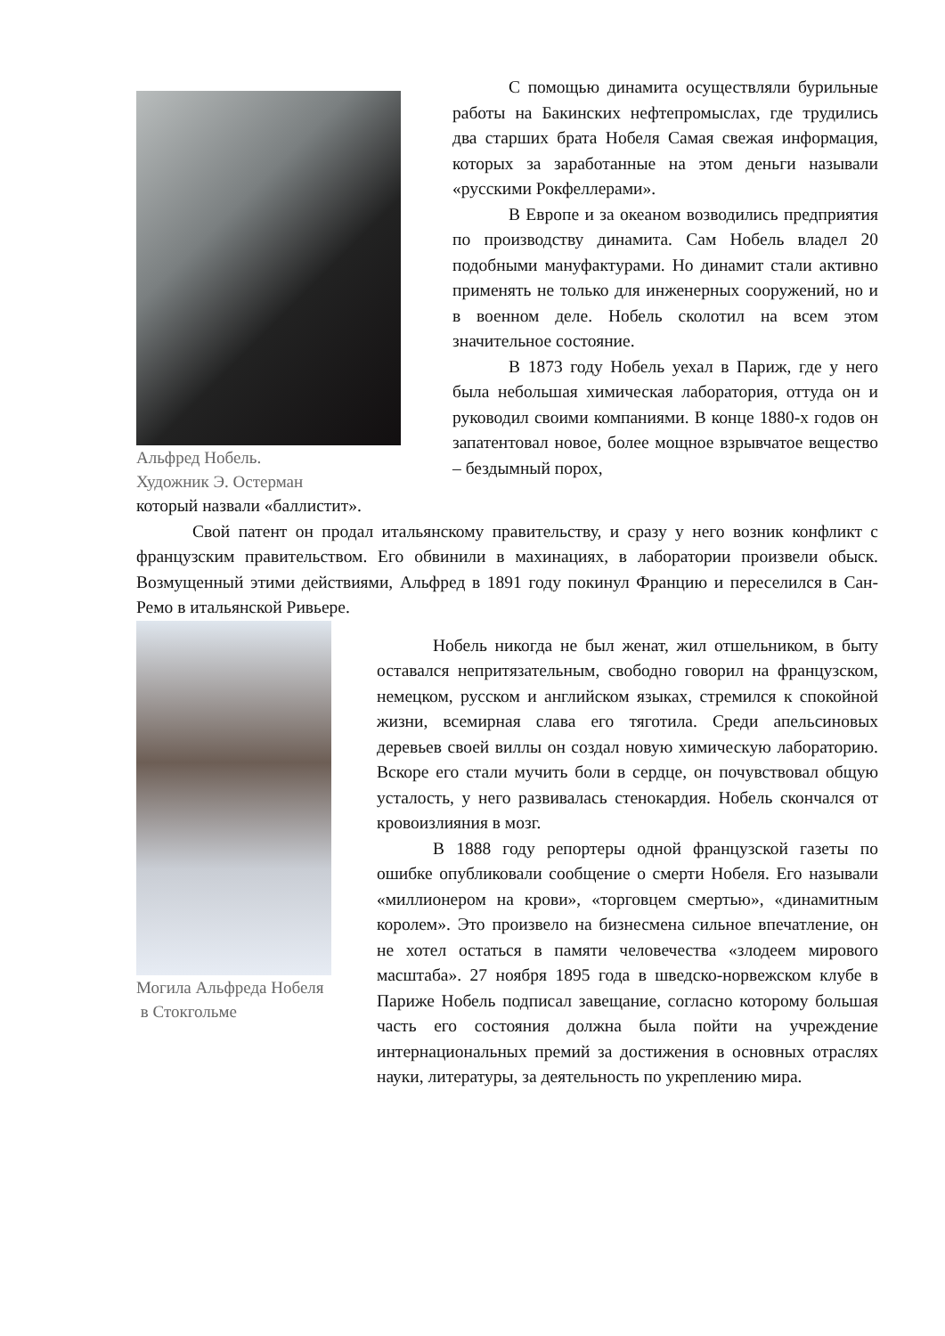Альфред Нобель.
Художник Э. Остерман
С помощью динамита осуществляли бурильные работы на Бакинских нефтепромыслах, где трудились два старших брата Нобеля Самая свежая информация, которых за заработанные на этом деньги называли «русскими Рокфеллерами».
В Европе и за океаном возводились предприятия по производству динамита. Сам Нобель владел 20 подобными мануфактурами. Но динамит стали активно применять не только для инженерных сооружений, но и в военном деле. Нобель сколотил на всем этом значительное состояние.
В 1873 году Нобель уехал в Париж, где у него была небольшая химическая лаборатория, оттуда он и руководил своими компаниями. В конце 1880-х годов он запатентовал новое, более мощное взрывчатое вещество – бездымный порох,
который назвали «баллистит».
Свой патент он продал итальянскому правительству, и сразу у него возник конфликт с французским правительством. Его обвинили в махинациях, в лаборатории произвели обыск. Возмущенный этими действиями, Альфред в 1891 году покинул Францию и переселился в Сан-Ремо в итальянской Ривьере.
Могила Альфреда Нобеля
в Стокгольме
Нобель никогда не был женат, жил отшельником, в быту оставался непритязательным, свободно говорил на французском, немецком, русском и английском языках, стремился к спокойной жизни, всемирная слава его тяготила. Среди апельсиновых деревьев своей виллы он создал новую химическую лабораторию. Вскоре его стали мучить боли в сердце, он почувствовал общую усталость, у него развивалась стенокардия. Нобель скончался от кровоизлияния в мозг.
В 1888 году репортеры одной французской газеты по ошибке опубликовали сообщение о смерти Нобеля. Его называли «миллионером на крови», «торговцем смертью», «динамитным королем». Это произвело на бизнесмена сильное впечатление, он не хотел остаться в памяти человечества «злодеем мирового масштаба». 27 ноября 1895 года в шведско-норвежском клубе в Париже Нобель подписал завещание, согласно которому большая часть его состояния должна была пойти на учреждение интернациональных премий за достижения в основных отраслях науки, литературы, за деятельность по укреплению мира.